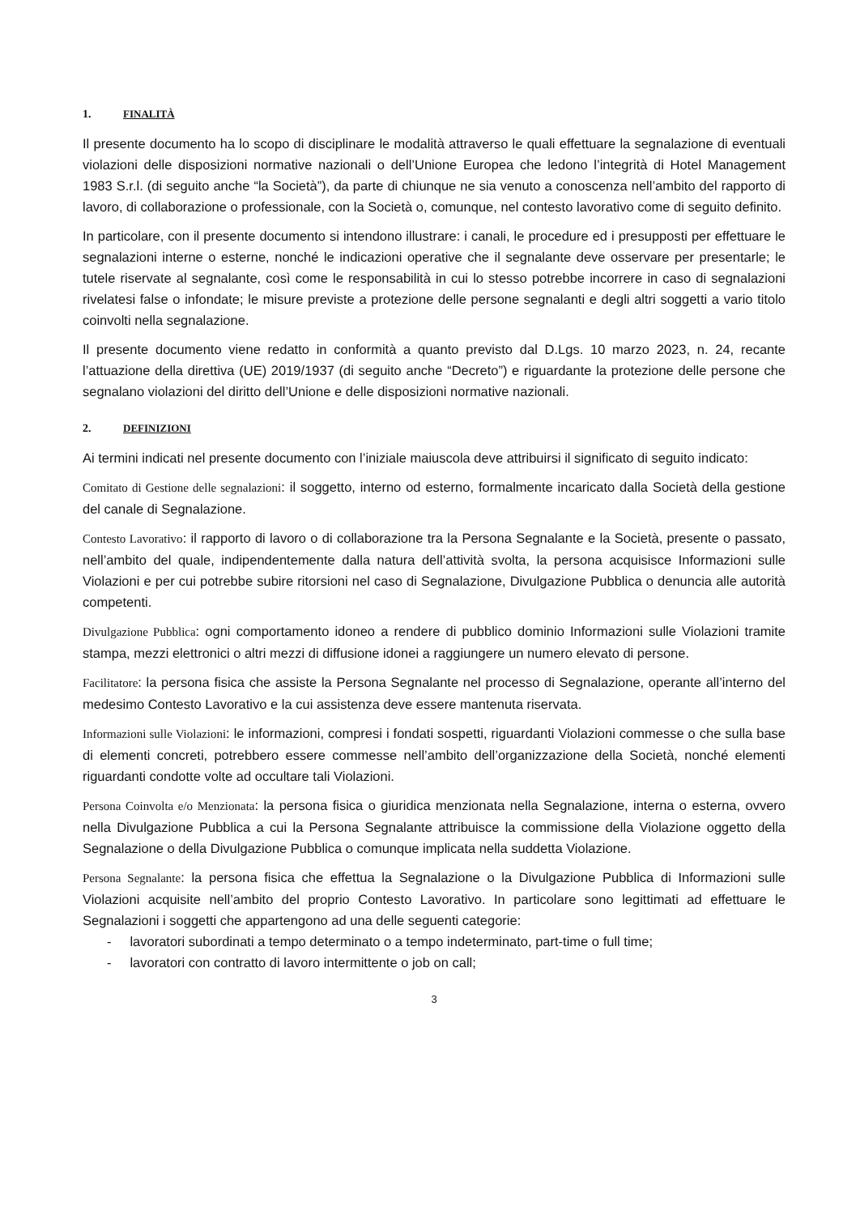1. FINALITÀ
Il presente documento ha lo scopo di disciplinare le modalità attraverso le quali effettuare la segnalazione di eventuali violazioni delle disposizioni normative nazionali o dell’Unione Europea che ledono l’integrità di Hotel Management 1983 S.r.l. (di seguito anche “la Società”), da parte di chiunque ne sia venuto a conoscenza nell’ambito del rapporto di lavoro, di collaborazione o professionale, con la Società o, comunque, nel contesto lavorativo come di seguito definito.
In particolare, con il presente documento si intendono illustrare: i canali, le procedure ed i presupposti per effettuare le segnalazioni interne o esterne, nonché le indicazioni operative che il segnalante deve osservare per presentarle; le tutele riservate al segnalante, così come le responsabilità in cui lo stesso potrebbe incorrere in caso di segnalazioni rivelatesi false o infondate; le misure previste a protezione delle persone segnalanti e degli altri soggetti a vario titolo coinvolti nella segnalazione.
Il presente documento viene redatto in conformità a quanto previsto dal D.Lgs. 10 marzo 2023, n. 24, recante l’attuazione della direttiva (UE) 2019/1937 (di seguito anche “Decreto”) e riguardante la protezione delle persone che segnalano violazioni del diritto dell’Unione e delle disposizioni normative nazionali.
2. DEFINIZIONI
Ai termini indicati nel presente documento con l’iniziale maiuscola deve attribuirsi il significato di seguito indicato:
Comitato di Gestione delle segnalazioni: il soggetto, interno od esterno, formalmente incaricato dalla Società della gestione del canale di Segnalazione.
Contesto Lavorativo: il rapporto di lavoro o di collaborazione tra la Persona Segnalante e la Società, presente o passato, nell’ambito del quale, indipendentemente dalla natura dell’attività svolta, la persona acquisisce Informazioni sulle Violazioni e per cui potrebbe subire ritorsioni nel caso di Segnalazione, Divulgazione Pubblica o denuncia alle autorità competenti.
Divulgazione Pubblica: ogni comportamento idoneo a rendere di pubblico dominio Informazioni sulle Violazioni tramite stampa, mezzi elettronici o altri mezzi di diffusione idonei a raggiungere un numero elevato di persone.
Facilitatore: la persona fisica che assiste la Persona Segnalante nel processo di Segnalazione, operante all’interno del medesimo Contesto Lavorativo e la cui assistenza deve essere mantenuta riservata.
Informazioni sulle Violazioni: le informazioni, compresi i fondati sospetti, riguardanti Violazioni commesse o che sulla base di elementi concreti, potrebbero essere commesse nell’ambito dell’organizzazione della Società, nonché elementi riguardanti condotte volte ad occultare tali Violazioni.
Persona Coinvolta e/o Menzionata: la persona fisica o giuridica menzionata nella Segnalazione, interna o esterna, ovvero nella Divulgazione Pubblica a cui la Persona Segnalante attribuisce la commissione della Violazione oggetto della Segnalazione o della Divulgazione Pubblica o comunque implicata nella suddetta Violazione.
Persona Segnalante: la persona fisica che effettua la Segnalazione o la Divulgazione Pubblica di Informazioni sulle Violazioni acquisite nell’ambito del proprio Contesto Lavorativo. In particolare sono legittimati ad effettuare le Segnalazioni i soggetti che appartengono ad una delle seguenti categorie:
- lavoratori subordinati a tempo determinato o a tempo indeterminato, part-time o full time;
- lavoratori con contratto di lavoro intermittente o job on call;
3